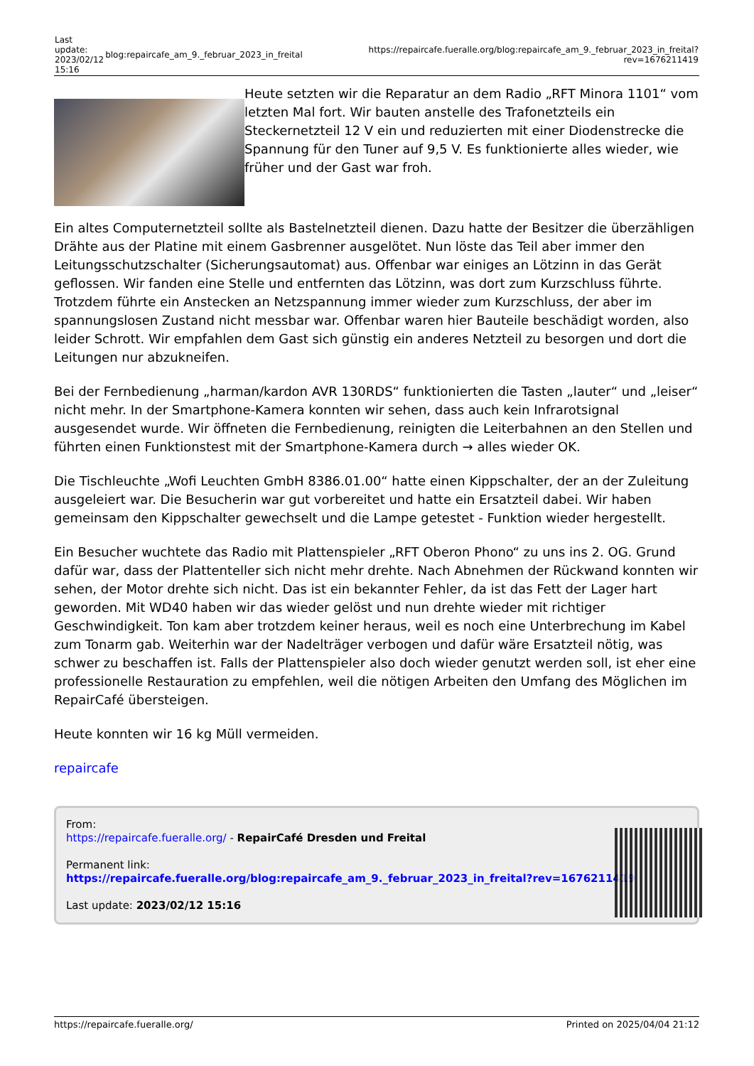| Last update: 2023/02/12 15:16 | blog:repaircafe_am_9._februar_2023_in_freital | https://repaircafe.fueralle.org/blog:repaircafe_am_9._februar_2023_in_freital?rev=1676211419 |
Heute setzten wir die Reparatur an dem Radio „RFT Minora 1101“ vom letzten Mal fort. Wir bauten anstelle des Trafonetzteils ein Steckernetzteil 12 V ein und reduzierten mit einer Diodenstrecke die Spannung für den Tuner auf 9,5 V. Es funktionierte alles wieder, wie früher und der Gast war froh.
Ein altes Computernetzteil sollte als Bastelnetzteil dienen. Dazu hatte der Besitzer die überzähligen Drähte aus der Platine mit einem Gasbrenner ausgelötet. Nun löste das Teil aber immer den Leitungsschutzschalter (Sicherungsautomat) aus. Offenbar war einiges an Lötzinn in das Gerät geflossen. Wir fanden eine Stelle und entfernten das Lötzinn, was dort zum Kurzschluss führte. Trotzdem führte ein Anstecken an Netzspannung immer wieder zum Kurzschluss, der aber im spannungslosen Zustand nicht messbar war. Offenbar waren hier Bauteile beschädigt worden, also leider Schrott. Wir empfahlen dem Gast sich günstig ein anderes Netzteil zu besorgen und dort die Leitungen nur abzukneifen.
Bei der Fernbedienung „harman/kardon AVR 130RDS“ funktionierten die Tasten „lauter“ und „leiser“ nicht mehr. In der Smartphone-Kamera konnten wir sehen, dass auch kein Infrarotsignal ausgesendet wurde. Wir öffneten die Fernbedienung, reinigten die Leiterbahnen an den Stellen und führten einen Funktionstest mit der Smartphone-Kamera durch → alles wieder OK.
Die Tischleuchte „Wofi Leuchten GmbH 8386.01.00“ hatte einen Kippschalter, der an der Zuleitung ausgeleiert war. Die Besucherin war gut vorbereitet und hatte ein Ersatzteil dabei. Wir haben gemeinsam den Kippschalter gewechselt und die Lampe getestet - Funktion wieder hergestellt.
Ein Besucher wuchtete das Radio mit Plattenspieler „RFT Oberon Phono“ zu uns ins 2. OG. Grund dafür war, dass der Plattenteller sich nicht mehr drehte. Nach Abnehmen der Rückwand konnten wir sehen, der Motor drehte sich nicht. Das ist ein bekannter Fehler, da ist das Fett der Lager hart geworden. Mit WD40 haben wir das wieder gelöst und nun drehte wieder mit richtiger Geschwindigkeit. Ton kam aber trotzdem keiner heraus, weil es noch eine Unterbrechung im Kabel zum Tonarm gab. Weiterhin war der Nadelträger verbogen und dafür wäre Ersatzteil nötig, was schwer zu beschaffen ist. Falls der Plattenspieler also doch wieder genutzt werden soll, ist eher eine professionelle Restauration zu empfehlen, weil die nötigen Arbeiten den Umfang des Möglichen im RepairCafé übersteigen.
Heute konnten wir 16 kg Müll vermeiden.
repaircafe
From:
https://repaircafe.fueralle.org/ - RepairCafé Dresden und Freital
Permanent link:
https://repaircafe.fueralle.org/blog:repaircafe_am_9._februar_2023_in_freital?rev=1676211419
Last update: 2023/02/12 15:16
https://repaircafe.fueralle.org/ Printed on 2025/04/04 21:12